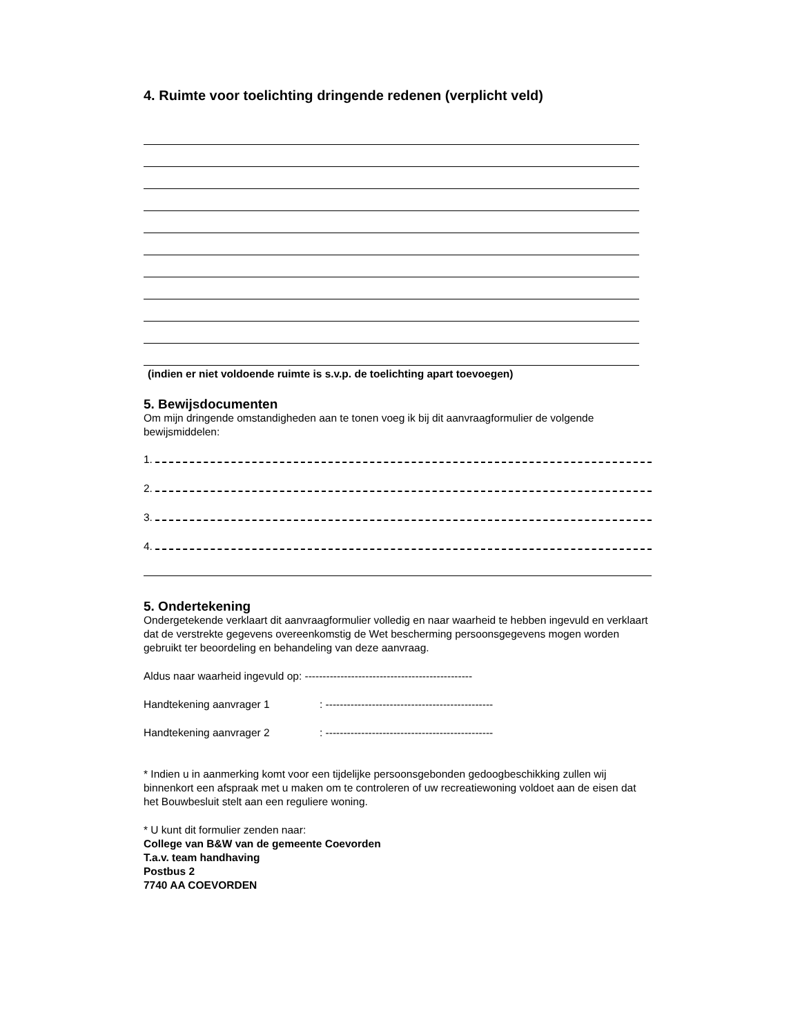4. Ruimte voor toelichting dringende redenen (verplicht veld)
(indien er niet voldoende ruimte is s.v.p. de toelichting apart toevoegen)
5. Bewijsdocumenten
Om mijn dringende omstandigheden aan te tonen voeg ik bij dit aanvraagformulier de volgende bewijsmiddelen:
1.
2.
3.
4.
5. Ondertekening
Ondergetekende verklaart dit aanvraagformulier volledig en naar waarheid te hebben ingevuld en verklaart dat de verstrekte gegevens overeenkomstig de Wet bescherming persoonsgegevens mogen worden gebruikt ter beoordeling en behandeling van deze aanvraag.
Aldus naar waarheid ingevuld op: -----------------------------------------------
Handtekening aanvrager 1: -----------------------------------------------
Handtekening aanvrager 2: -----------------------------------------------
* Indien u in aanmerking komt voor een tijdelijke persoonsgebonden gedoogbeschikking zullen wij binnenkort een afspraak met u maken om te controleren of uw recreatiewoning voldoet aan de eisen dat het Bouwbesluit stelt aan een reguliere woning.
* U kunt dit formulier zenden naar:
College van B&W van de gemeente Coevorden
T.a.v. team handhaving
Postbus 2
7740 AA COEVORDEN